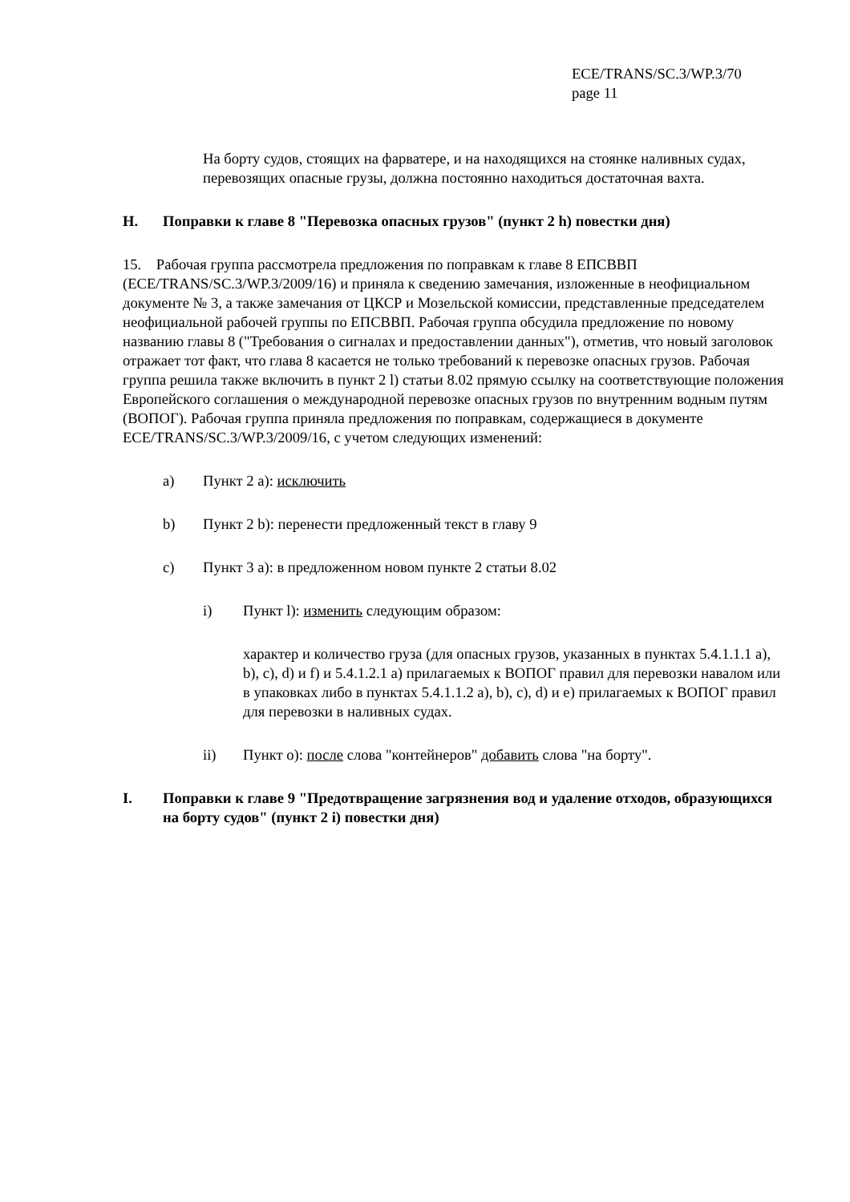ECE/TRANS/SC.3/WP.3/70
page 11
На борту судов, стоящих на фарватере, и на находящихся на стоянке наливных судах, перевозящих опасные грузы, должна постоянно находиться достаточная вахта.
H. Поправки к главе 8 "Перевозка опасных грузов" (пункт 2 h) повестки дня)
15. Рабочая группа рассмотрела предложения по поправкам к главе 8 ЕПСВВП (ECE/TRANS/SC.3/WP.3/2009/16) и приняла к сведению замечания, изложенные в неофициальном документе № 3, а также замечания от ЦКСР и Мозельской комиссии, представленные председателем неофициальной рабочей группы по ЕПСВВП. Рабочая группа обсудила предложение по новому названию главы 8 ("Требования о сигналах и предоставлении данных"), отметив, что новый заголовок отражает тот факт, что глава 8 касается не только требований к перевозке опасных грузов. Рабочая группа решила также включить в пункт 2 l) статьи 8.02 прямую ссылку на соответствующие положения Европейского соглашения о международной перевозке опасных грузов по внутренним водным путям (ВОПОГ). Рабочая группа приняла предложения по поправкам, содержащиеся в документе ECE/TRANS/SC.3/WP.3/2009/16, с учетом следующих изменений:
a) Пункт 2 a): исключить
b) Пункт 2 b): перенести предложенный текст в главу 9
c) Пункт 3 a): в предложенном новом пункте 2 статьи 8.02
i) Пункт l): изменить следующим образом:
характер и количество груза (для опасных грузов, указанных в пунктах 5.4.1.1.1 a), b), c), d) и f) и 5.4.1.2.1 a) прилагаемых к ВОПОГ правил для перевозки навалом или в упаковках либо в пунктах 5.4.1.1.2 a), b), c), d) и e) прилагаемых к ВОПОГ правил для перевозки в наливных судах.
ii) Пункт o): после слова "контейнеров" добавить слова "на борту".
I. Поправки к главе 9 "Предотвращение загрязнения вод и удаление отходов, образующихся на борту судов" (пункт 2 i) повестки дня)